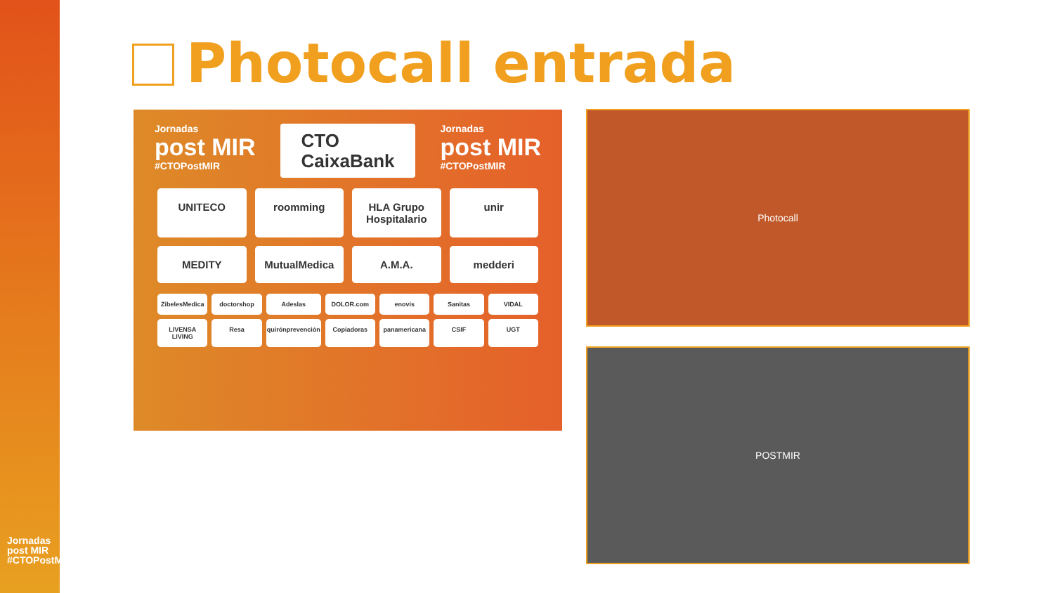Jornadas post MIR #CTOPostMIR
Photocall entrada
Jornadas
post MIR
#CTOPostMIR
CTO
CaixaBank
Jornadas
post MIR
#CTOPostMIR
UNITECO roomming HLA Grupo Hospitalario unir MEDITY MutualMedica A.M.A. medderi
ZibelesMedica doctorshop Adeslas DOLOR.com enovis Sanitas VIDAL LIVENSA LIVING Resa quirónprevención Copiadoras panamericana CSIF UGT
Photocall
POSTMIR